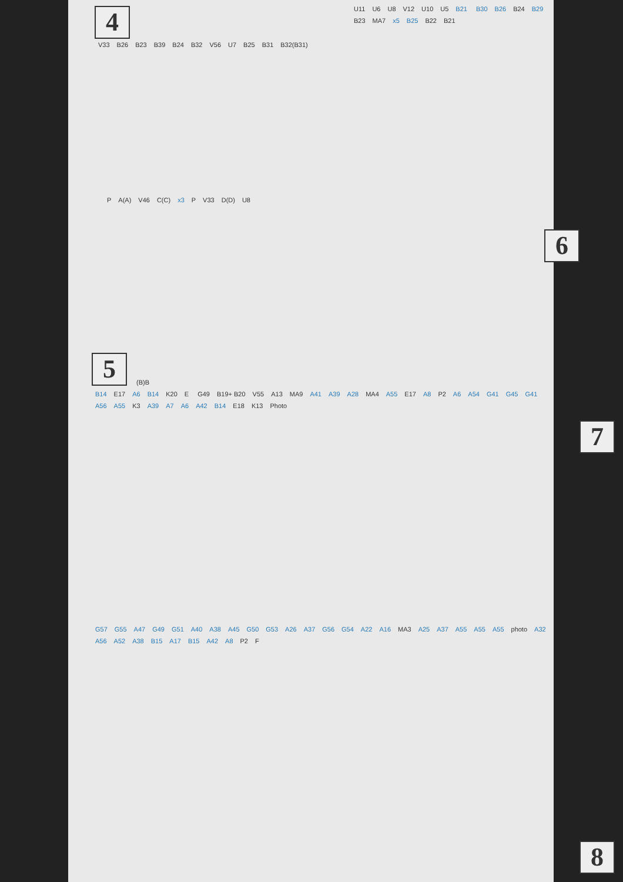4
V33 B26 B23 B39 B24 B32 V56 U7 B25 B31 B32(B31)
U11 U6 U8 V12 U10 U5 B21 B30 B26 B24 B29 B23 MA7 x5 B25 B22 B21
P A(A) V46 C(C) x3 P V33 D(D) U8
5
6
(B)B
B14 E17 A6 B14 K20 E G49 B19+ B20 V55 A13 MA9 A41 A39 A28 MA4 A55 E17 A8 P2 A6 A54 G41 G45 G41 A56 A55 K3 A39 A7 A6 A42 B14 E18 K13 Photo
7
G57 G55 A47 G49 G51 A40 A38 A45 G50 G53 A26 A37 G56 G54 A22 A16 MA3 A25 A37 A55 A55 A55 photo A32 A56 A52 A38 B15 A17 B15 A42 A8 P2 F
8